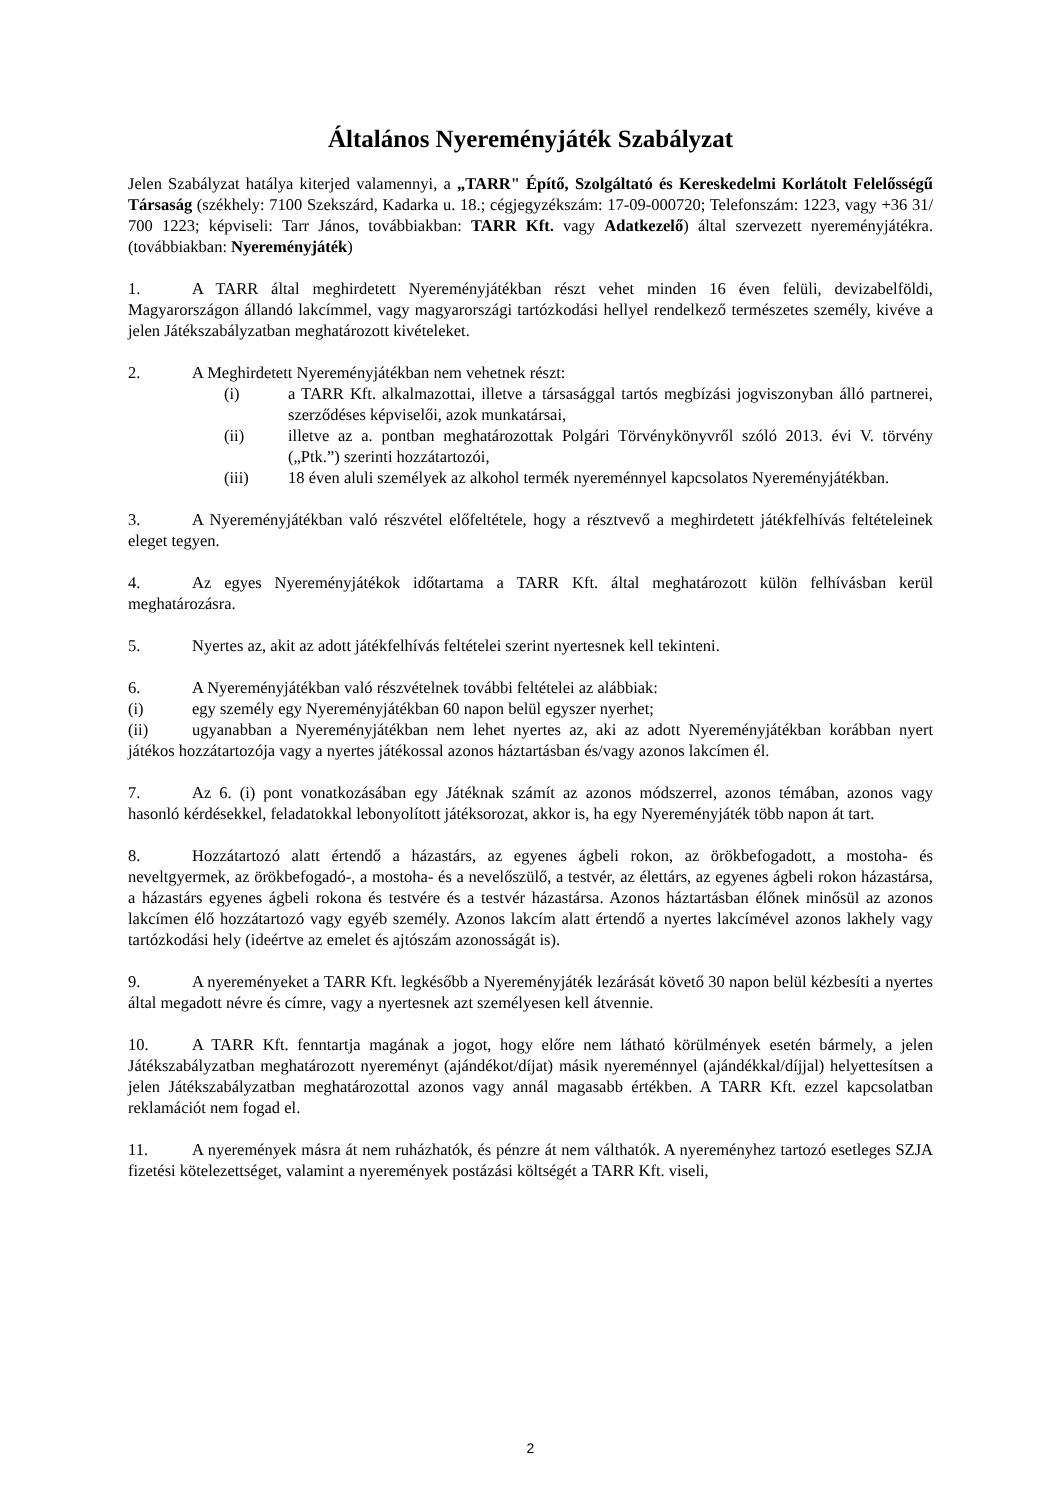Általános Nyereményjáték Szabályzat
Jelen Szabályzat hatálya kiterjed valamennyi, a „TARR" Építő, Szolgáltató és Kereskedelmi Korlátolt Felelősségű Társaság (székhely: 7100 Szekszárd, Kadarka u. 18.; cégjegyzékszám: 17-09-000720; Telefonszám: 1223, vagy +36 31/ 700 1223; képviseli: Tarr János, továbbiakban: TARR Kft. vagy Adatkezelő) által szervezett nyereményjátékra. (továbbiakban: Nyereményjáték)
1. A TARR által meghirdetett Nyereményjátékban részt vehet minden 16 éven felüli, devizabelföldi, Magyarországon állandó lakcímmel, vagy magyarországi tartózkodási hellyel rendelkező természetes személy, kivéve a jelen Játékszabályzatban meghatározott kivételeket.
2. A Meghirdetett Nyereményjátékban nem vehetnek részt:
(i) a TARR Kft. alkalmazottai, illetve a társasággal tartós megbízási jogviszonyban álló partnerei, szerződéses képviselői, azok munkatársai,
(ii) illetve az a. pontban meghatározottak Polgári Törvénykönyvről szóló 2013. évi V. törvény („Ptk.”) szerinti hozzátartozói,
(iii) 18 éven aluli személyek az alkohol termék nyereménnyel kapcsolatos Nyereményjátékban.
3. A Nyereményjátékban való részvétel előfeltétele, hogy a résztvevő a meghirdetett játékfelhívás feltételeinek eleget tegyen.
4. Az egyes Nyereményjátékok időtartama a TARR Kft. által meghatározott külön felhívásban kerül meghatározásra.
5. Nyertes az, akit az adott játékfelhívás feltételei szerint nyertesnek kell tekinteni.
6. A Nyereményjátékban való részvételnek további feltételei az alábbiak:
(i) egy személy egy Nyereményjátékban 60 napon belül egyszer nyerhet;
(ii) ugyanabban a Nyereményjátékban nem lehet nyertes az, aki az adott Nyereményjátékban korábban nyert játékos hozzátartozója vagy a nyertes játékossal azonos háztartásban és/vagy azonos lakcímen él.
7. Az 6. (i) pont vonatkozásában egy Játéknak számít az azonos módszerrel, azonos témában, azonos vagy hasonló kérdésekkel, feladatokkal lebonyolított játéksorozat, akkor is, ha egy Nyereményjáték több napon át tart.
8. Hozzátartozó alatt értendő a házastárs, az egyenes ágbeli rokon, az örökbefogadott, a mostoha- és neveltgyermek, az örökbefogadó-, a mostoha- és a nevelőszülő, a testvér, az élettárs, az egyenes ágbeli rokon házastársa, a házastárs egyenes ágbeli rokona és testvére és a testvér házastársa. Azonos háztartásban élőnek minősül az azonos lakcímen élő hozzátartozó vagy egyéb személy. Azonos lakcím alatt értendő a nyertes lakcímével azonos lakhely vagy tartózkodási hely (ideértve az emelet és ajtószám azonosságát is).
9. A nyereményeket a TARR Kft. legkésőbb a Nyereményjáték lezárását követő 30 napon belül kézbesíti a nyertes által megadott névre és címre, vagy a nyertesnek azt személyesen kell átvennie.
10. A TARR Kft. fenntartja magának a jogot, hogy előre nem látható körülmények esetén bármely, a jelen Játékszabályzatban meghatározott nyereményt (ajándékot/díjat) másik nyereménnyel (ajándékkal/díjjal) helyettesítsen a jelen Játékszabályzatban meghatározottal azonos vagy annál magasabb értékben. A TARR Kft. ezzel kapcsolatban reklamációt nem fogad el.
11. A nyeremények másra át nem ruházhatók, és pénzre át nem válthatók. A nyereményhez tartozó esetleges SZJA fizetési kötelezettséget, valamint a nyeremények postázási költségét a TARR Kft. viseli,
2